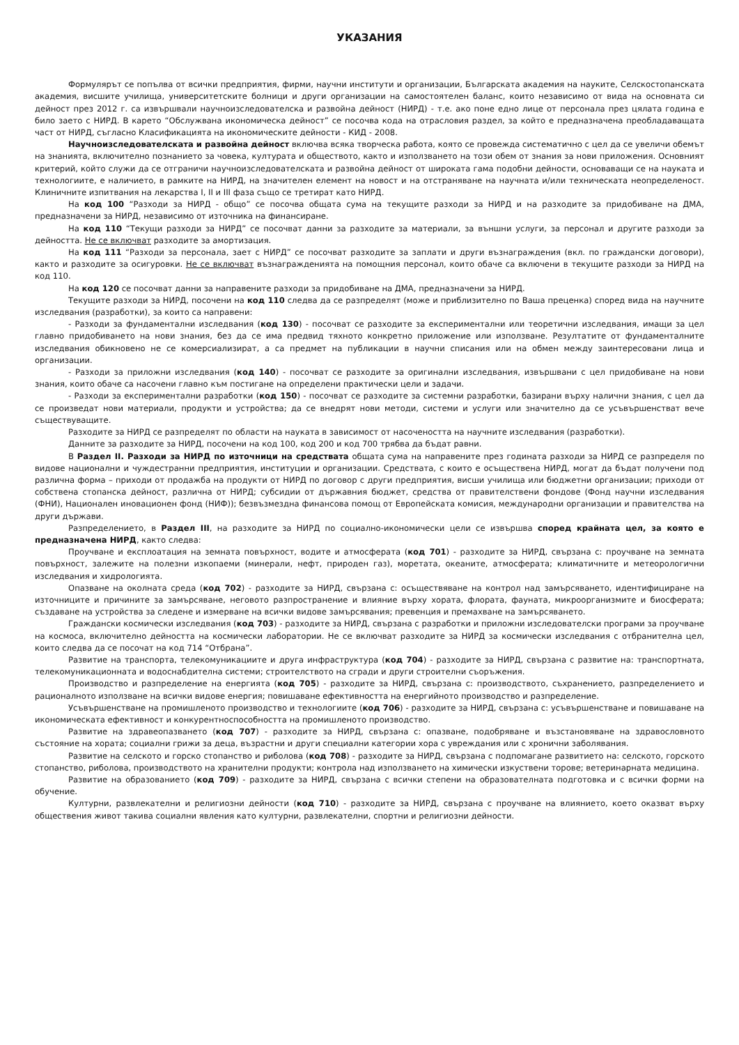УКАЗАНИЯ
Формулярът се попълва от всички предприятия, фирми, научни институти и организации, Българската академия на науките, Селскостопанската академия, висшите училища, университетските болници и други организации на самостоятелен баланс, които независимо от вида на основната си дейност през 2012 г. са извършвали научноизследователска и развойна дейност (НИРД) - т.е. ако поне едно лице от персонала през цялата година е било заето с НИРД. В карето “Обслужвана икономическа дейност” се посочва кода на отрасловия раздел, за който е предназначена преобладаващата част от НИРД, съгласно Класификацията на икономическите дейности - КИД - 2008.
Научноизследователската и развойна дейност включва всяка творческа работа, която се провежда систематично с цел да се увеличи обемът на знанията, включително познанието за човека, културата и обществото, както и използването на този обем от знания за нови приложения. Основният критерий, който служи да се отграничи научноизследователската и развойна дейност от широката гама подобни дейности, основаващи се на науката и технологиите, е наличието, в рамките на НИРД, на значителен елемент на новост и на отстраняване на научната и/или техническата неопределеност. Клиничните изпитвания на лекарства I, II и III фаза също се третират като НИРД.
На код 100 “Разходи за НИРД - общо” се посочва общата сума на текущите разходи за НИРД и на разходите за придобиване на ДМА, предназначени за НИРД, независимо от източника на финансиране.
На код 110 “Текущи разходи за НИРД” се посочват данни за разходите за материали, за външни услуги, за персонал и другите разходи за дейността. Не се включват разходите за амортизация.
На код 111 “Разходи за персонала, зает с НИРД” се посочват разходите за заплати и други възнаграждения (вкл. по граждански договори), както и разходите за осигуровки. Не се включват възнагражденията на помощния персонал, които обаче са включени в текущите разходи за НИРД на код 110.
На код 120 се посочват данни за направените разходи за придобиване на ДМА, предназначени за НИРД.
Текущите разходи за НИРД, посочени на код 110 следва да се разпределят (може и приблизително по Ваша преценка) според вида на научните изследвания (разработки), за които са направени:
- Разходи за фундаментални изследвания (код 130) - посочват се разходите за експериментални или теоретични изследвания, имащи за цел главно придобиването на нови знания, без да се има предвид тяхното конкретно приложение или използване. Резултатите от фундаменталните изследвания обикновено не се комерсиализират, а са предмет на публикации в научни списания или на обмен между заинтересовани лица и организации.
- Разходи за приложни изследвания (код 140) - посочват се разходите за оригинални изследвания, извършвани с цел придобиване на нови знания, които обаче са насочени главно към постигане на определени практически цели и задачи.
- Разходи за експериментални разработки (код 150) - посочват се разходите за системни разработки, базирани върху налични знания, с цел да се произведат нови материали, продукти и устройства; да се внедрят нови методи, системи и услуги или значително да се усъвършенстват вече съществуващите.
Разходите за НИРД се разпределят по области на науката в зависимост от насочеността на научните изследвания (разработки).
Данните за разходите за НИРД, посочени на код 100, код 200 и код 700 трябва да бъдат равни.
В Раздел II. Разходи за НИРД по източници на средствата общата сума на направените през годината разходи за НИРД се разпределя по видове национални и чуждестранни предприятия, институции и организации. Средствата, с които е осъществена НИРД, могат да бъдат получени под различна форма – приходи от продажба на продукти от НИРД по договор с други предприятия, висши училища или бюджетни организации; приходи от собствена стопанска дейност, различна от НИРД; субсидии от държавния бюджет, средства от правителствени фондове (Фонд научни изследвания (ФНИ), Национален иновационен фонд (НИФ)); безвъзмездна финансова помощ от Европейската комисия, международни организации и правителства на други държави.
Разпределението, в Раздел III, на разходите за НИРД по социално-икономически цели се извършва според крайната цел, за която е предназначена НИРД, както следва:
Проучване и експлоатация на земната повърхност, водите и атмосферата (код 701) - разходите за НИРД, свързана с: проучване на земната повърхност, залежите на полезни изкопаеми (минерали, нефт, природен газ), моретата, океаните, атмосферата; климатичните и метеорологични изследвания и хидрологията.
Опазване на околната среда (код 702) - разходите за НИРД, свързана с: осъществяване на контрол над замърсяването, идентифициране на източниците и причините за замърсяване, неговото разпространение и влияние върху хората, флората, фауната, микроорганизмите и биосферата; създаване на устройства за следене и измерване на всички видове замърсявания; превенция и премахване на замърсяването.
Граждански космически изследвания (код 703) - разходите за НИРД, свързана с разработки и приложни изследователски програми за проучване на космоса, включително дейността на космически лаборатории. Не се включват разходите за НИРД за космически изследвания с отбранителна цел, които следва да се посочат на код 714 “Отбрана”.
Развитие на транспорта, телекомуникациите и друга инфраструктура (код 704) - разходите за НИРД, свързана с развитие на: транспортната, телекомуникационната и водоснабдителна системи; строителството на сгради и други строителни съоръжения.
Производство и разпределение на енергията (код 705) - разходите за НИРД, свързана с: производството, съхранението, разпределението и рационалното използване на всички видове енергия; повишаване ефективността на енергийното производство и разпределение.
Усъвършенстване на промишленото производство и технологиите (код 706) - разходите за НИРД, свързана с: усъвършенстване и повишаване на икономическата ефективност и конкурентноспособността на промишленото производство.
Развитие на здравеопазването (код 707) - разходите за НИРД, свързана с: опазване, подобряване и възстановяване на здравословното състояние на хората; социални грижи за деца, възрастни и други специални категории хора с увреждания или с хронични заболявания.
Развитие на селското и горско стопанство и риболова (код 708) - разходите за НИРД, свързана с подпомагане развитието на: селското, горското стопанство, риболова, производството на хранителни продукти; контрола над използването на химически изкуствени торове; ветеринарната медицина.
Развитие на образованието (код 709) - разходите за НИРД, свързана с всички степени на образователната подготовка и с всички форми на обучение.
Културни, развлекателни и религиозни дейности (код 710) - разходите за НИРД, свързана с проучване на влиянието, което оказват върху обществения живот такива социални явления като културни, развлекателни, спортни и религиозни дейности.